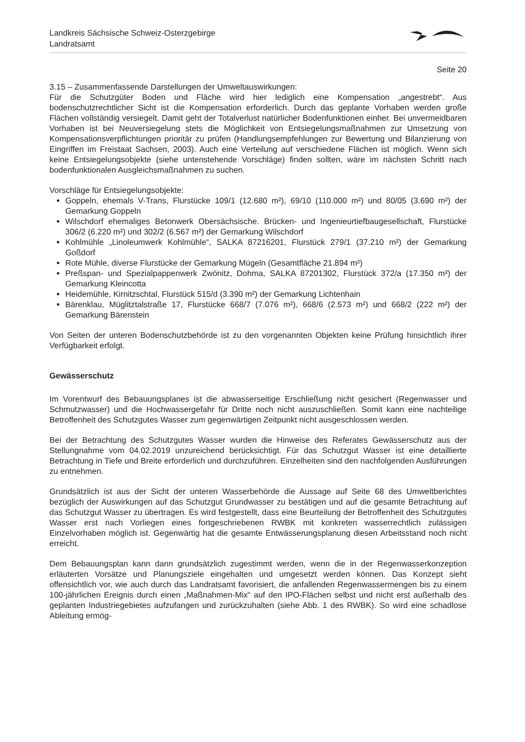Landkreis Sächsische Schweiz-Osterzgebirge
Landratsamt
Seite 20
3.15 – Zusammenfassende Darstellungen der Umweltauswirkungen:
Für die Schutzgüter Boden und Fläche wird hier lediglich eine Kompensation „angestrebt“. Aus bodenschutzrechtlicher Sicht ist die Kompensation erforderlich. Durch das geplante Vorhaben werden große Flächen vollständig versiegelt. Damit geht der Totalverlust natürlicher Bodenfunktionen einher. Bei unvermeidbaren Vorhaben ist bei Neuversiegelung stets die Möglichkeit von Entsiegelungsmaßnahmen zur Umsetzung von Kompensationsverpflichtungen prioritär zu prüfen (Handlungsempfehlungen zur Bewertung und Bilanzierung von Eingriffen im Freistaat Sachsen, 2003). Auch eine Verteilung auf verschiedene Flächen ist möglich. Wenn sich keine Entsiegelungsobjekte (siehe untenstehende Vorschläge) finden sollten, wäre im nächsten Schritt nach bodenfunktionalen Ausgleichsmaßnahmen zu suchen.
Vorschläge für Entsiegelungsobjekte:
Goppeln, ehemals V-Trans, Flurstücke 109/1 (12.680 m²), 69/10 (110.000 m²) und 80/05 (3.690 m²) der Gemarkung Goppeln
Wilschdorf ehemaliges Betonwerk Obersächsische. Brücken- und Ingenieurtiefbaugesellschaft, Flurstücke 306/2 (6.220 m²) und 302/2 (6.567 m²) der Gemarkung Wilschdorf
Kohlmühle „Linoleumwerk Kohlmühle“, SALKA 87216201, Flurstück 279/1 (37.210 m²) der Gemarkung Goßdorf
Rote Mühle, diverse Flurstücke der Gemarkung Mügeln (Gesamtfläche 21.894 m²)
Preßspan- und Spezialpappenwerk Zwönitz, Dohma, SALKA 87201302, Flurstück 372/a (17.350 m²) der Gemarkung Kleincotta
Heidemühle, Kirnitzschtal, Flurstück 515/d (3.390 m²) der Gemarkung Lichtenhain
Bärenklau, Müglitztalstraße 17, Flurstücke 668/7 (7.076 m²), 668/6 (2.573 m²) und 668/2 (222 m²) der Gemarkung Bärenstein
Von Seiten der unteren Bodenschutzbehörde ist zu den vorgenannten Objekten keine Prüfung hinsichtlich ihrer Verfügbarkeit erfolgt.
Gewässerschutz
Im Vorentwurf des Bebauungsplanes ist die abwasserseitige Erschließung nicht gesichert (Regenwasser und Schmutzwasser) und die Hochwassergefahr für Dritte noch nicht auszuschließen. Somit kann eine nachteilige Betroffenheit des Schutzgutes Wasser zum gegenwärtigen Zeitpunkt nicht ausgeschlossen werden.
Bei der Betrachtung des Schutzgutes Wasser wurden die Hinweise des Referates Gewässerschutz aus der Stellungnahme vom 04.02.2019 unzureichend berücksichtigt. Für das Schutzgut Wasser ist eine detaillierte Betrachtung in Tiefe und Breite erforderlich und durchzuführen. Einzelheiten sind den nachfolgenden Ausführungen zu entnehmen.
Grundsätzlich ist aus der Sicht der unteren Wasserbehörde die Aussage auf Seite 68 des Umweltberichtes bezüglich der Auswirkungen auf das Schutzgut Grundwasser zu bestätigen und auf die gesamte Betrachtung auf das Schutzgut Wasser zu übertragen. Es wird festgestellt, dass eine Beurteilung der Betroffenheit des Schutzgutes Wasser erst nach Vorliegen eines fortgeschriebenen RWBK mit konkreten wasserrechtlich zulässigen Einzelvorhaben möglich ist. Gegenwärtig hat die gesamte Entwässerungsplanung diesen Arbeitsstand noch nicht erreicht.
Dem Bebauungsplan kann dann grundsätzlich zugestimmt werden, wenn die in der Regenwasserkonzeption erläuterten Vorsätze und Planungsziele eingehalten und umgesetzt werden können. Das Konzept sieht offensichtlich vor, wie auch durch das Landratsamt favorisiert, die anfallenden Regenwassermengen bis zu einem 100-jährlichen Ereignis durch einen „Maßnahmen-Mix“ auf den IPO-Flächen selbst und nicht erst außerhalb des geplanten Industriegebietes aufzufangen und zurückzuhalten (siehe Abb. 1 des RWBK). So wird eine schadlose Ableitung ermög-